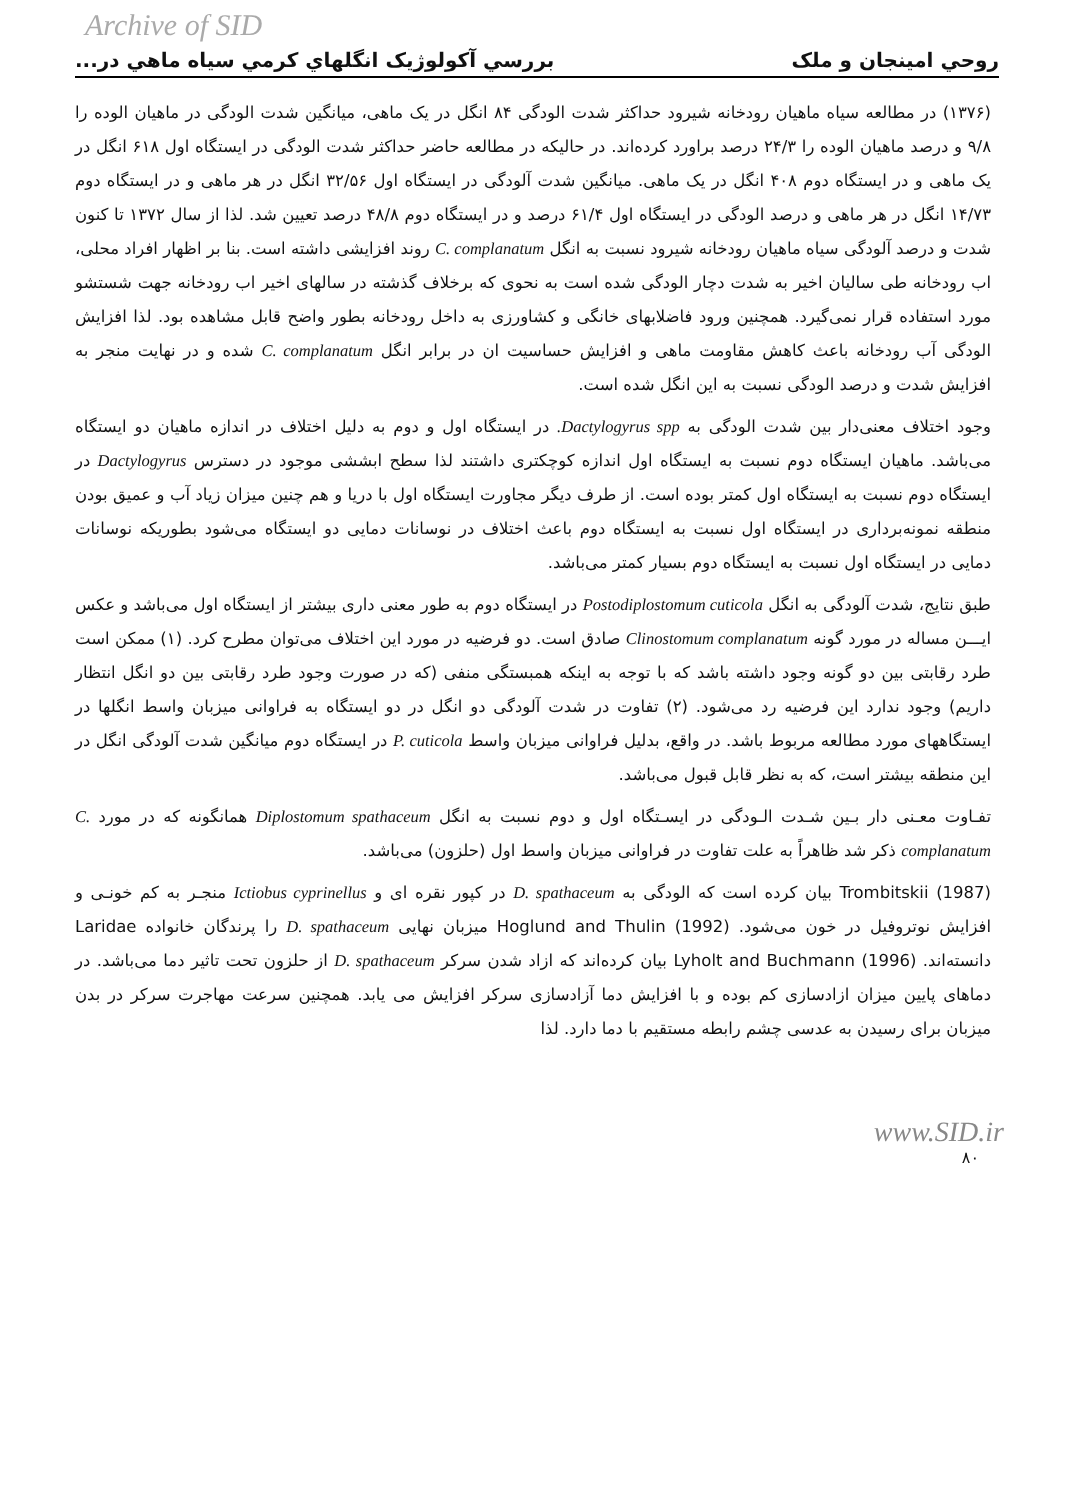Archive of SID
روحي امينجان و ملک بررسي آکولوژيک انگلهاي کرمي سياه ماهي در...
(۱۳۷۶) در مطالعه سیاه ماهیان رودخانه شیرود حداکثر شدت الودگی ۸۴ انگل در یک ماهی، میانگین شدت الودگی در ماهیان الوده را ۹/۸ و درصد ماهیان الوده را ۲۴/۳ درصد براورد کرده‌اند. در حالیکه در مطالعه حاضر حداکثر شدت الودگی در ایستگاه اول ۶۱۸ انگل در یک ماهی و در ایستگاه دوم ۴۰۸ انگل در یک ماهی. میانگین شدت آلودگی در ایستگاه اول ۳۲/۵۶ انگل در هر ماهی و در ایستگاه دوم ۱۴/۷۳ انگل در هر ماهی و درصد الودگی در ایستگاه اول ۶۱/۴ درصد و در ایستگاه دوم ۴۸/۸ درصد تعیین شد. لذا از سال ۱۳۷۲ تا کنون شدت و درصد آلودگی سیاه ماهیان رودخانه شیرود نسبت به انگل C. complanatum روند افزایشی داشته است. بنا بر اظهار افراد محلی، اب رودخانه طی سالیان اخیر به شدت دچار الودگی شده است به نحوی که برخلاف گذشته در سالهای اخیر اب رودخانه جهت شستشو مورد استفاده قرار نمی‌گیرد. همچنین ورود فاضلابهای خانگی و کشاورزی به داخل رودخانه بطور واضح قابل مشاهده بود. لذا افزایش الودگی آب رودخانه باعث کاهش مقاومت ماهی و افزایش حساسیت ان در برابر انگل C. complanatum شده و در نهایت منجر به افزایش شدت و درصد الودگی نسبت به این انگل شده است.
وجود اختلاف معنی‌دار بین شدت الودگی به Dactylogyrus spp. در ایستگاه اول و دوم به دلیل اختلاف در اندازه ماهیان دو ایستگاه می‌باشد. ماهیان ایستگاه دوم نسبت به ایستگاه اول اندازه کوچکتری داشتند لذا سطح ابششی موجود در دسترس Dactylogyrus در ایستگاه دوم نسبت به ایستگاه اول کمتر بوده است. از طرف دیگر مجاورت ایستگاه اول با دریا و هم چنین میزان زیاد آب و عمیق بودن منطقه نمونه‌برداری در ایستگاه اول نسبت به ایستگاه دوم باعث اختلاف در نوسانات دمایی دو ایستگاه می‌شود بطوریکه نوسانات دمایی در ایستگاه اول نسبت به ایستگاه دوم بسیار کمتر می‌باشد.
طبق نتایج، شدت آلودگی به انگل Postodiplostomum cuticola در ایستگاه دوم به طور معنی داری بیشتر از ایستگاه اول می‌باشد و عکس ایـــن مساله در مورد گونه Clinostomum complanatum صادق است. دو فرضیه در مورد این اختلاف می‌توان مطرح کرد. (۱) ممکن است طرد رقابتی بین دو گونه وجود داشته باشد که با توجه به اینکه همبستگی منفی (که در صورت وجود طرد رقابتی بین دو انگل انتظار داریم) وجود ندارد این فرضیه رد می‌شود. (۲) تفاوت در شدت آلودگی دو انگل در دو ایستگاه به فراوانی میزبان واسط انگلها در ایستگاههای مورد مطالعه مربوط باشد. در واقع، بدلیل فراوانی میزبان واسط P. cuticola در ایستگاه دوم میانگین شدت آلودگی انگل در این منطقه بیشتر است، که به نظر قابل قبول می‌باشد.
تفـاوت معـنی دار بـین شـدت الـودگی در ایسـتگاه اول و دوم نسبت به انگل Diplostomum spathaceum همانگونه که در مورد C. complanatum ذکر شد ظاهراً به علت تفاوت در فراوانی میزبان واسط اول (حلزون) می‌باشد.
Trombitskii (1987) بیان کرده است که الودگی به D. spathaceum در کپور نقره ای و Ictiobus cyprinellus منجـر به کم خونـی و افزایش نوتروفیل در خون می‌شود. Hoglund and Thulin (1992) میزبان نهایی D. spathaceum را پرندگان خانواده Laridae دانسته‌اند. Lyholt and Buchmann (1996) بیان کرده‌اند که ازاد شدن سرکر D. spathaceum از حلزون تحت تاثیر دما می‌باشد. در دماهای پایین میزان ازادسازی کم بوده و با افزایش دما آزادسازی سرکر افزایش می یابد. همچنین سرعت مهاجرت سرکر در بدن میزبان برای رسیدن به عدسی چشم رابطه مستقیم با دما دارد. لذا
www.SID.ir
۸۰